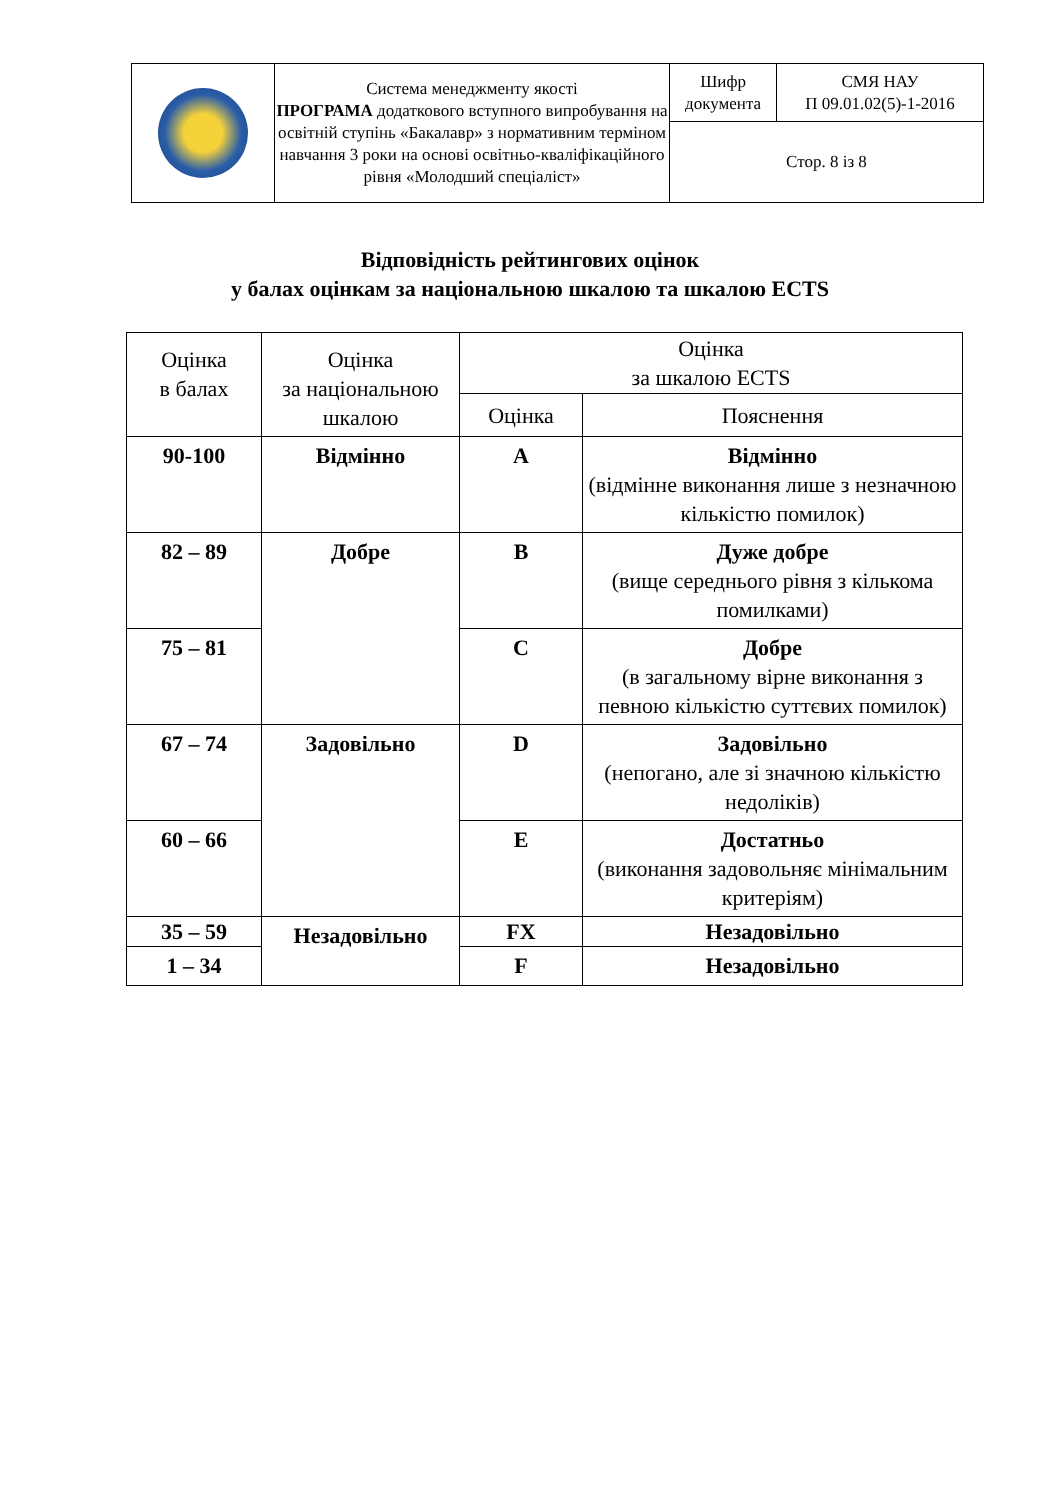| | Система менеджменту якості ПРОГРАМА додаткового вступного випробування на освітній ступінь «Бакалавр» з нормативним терміном навчання 3 роки на основі освітньо-кваліфікаційного рівня «Молодший спеціаліст» | Шифр документа | СМЯ НАУ П 09.01.02(5)-1-2016 |
| | | Стор. 8 із 8 | |
Відповідність рейтингових оцінок
у балах оцінкам за національною шкалою та шкалою ECTS
| Оцінка в балах | Оцінка за національною шкалою | Оцінка за шкалою ECTS | |
| --- | --- | --- | --- |
| | | Оцінка | Пояснення |
| 90-100 | Відмінно | A | Відмінно (відмінне виконання лише з незначною кількістю помилок) |
| 82 – 89 | Добре | B | Дуже добре (вище середнього рівня з кількома помилками) |
| 75 – 81 | | C | Добре (в загальному вірне виконання з певною кількістю суттєвих помилок) |
| 67 – 74 | Задовільно | D | Задовільно (непогано, але зі значною кількістю недоліків) |
| 60 – 66 | | E | Достатньо (виконання задовольняє мінімальним критеріям) |
| 35 – 59 | Незадовільно | FX | Незадовільно |
| 1 – 34 | | F | Незадовільно |